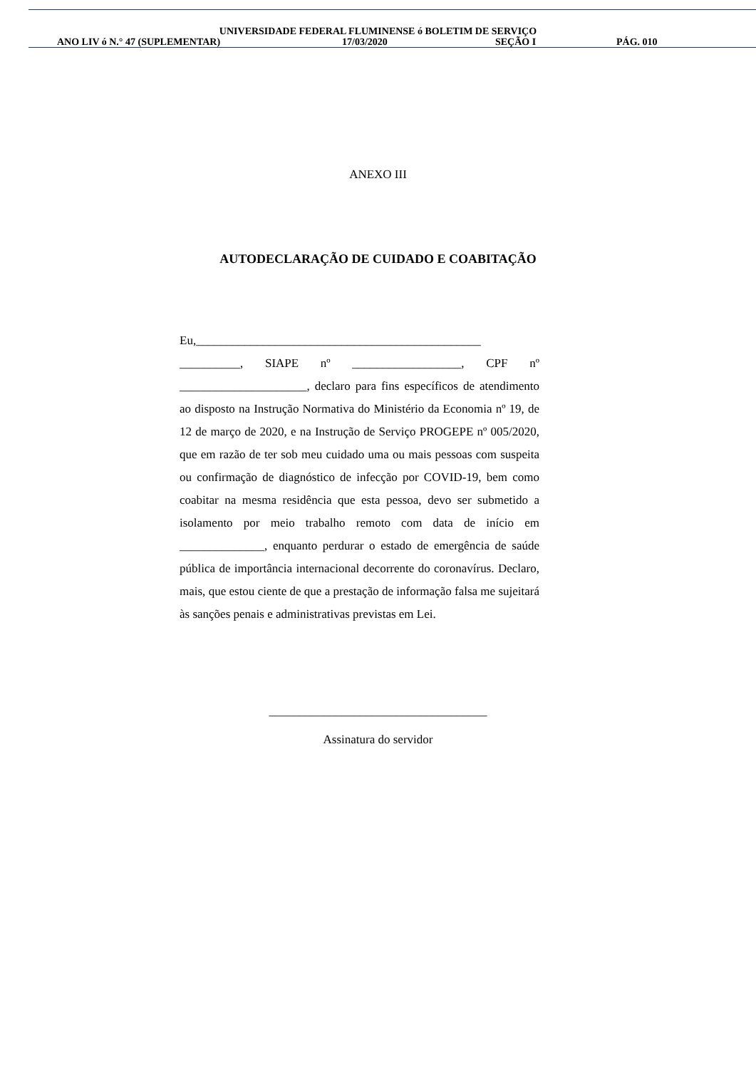UNIVERSIDADE FEDERAL FLUMINENSE ó BOLETIM DE SERVIÇO
ANO LIV ó N.° 47 (SUPLEMENTAR) 17/03/2020 SEÇÃO I PÁG. 010
ANEXO III
AUTODECLARAÇÃO DE CUIDADO E COABITAÇÃO
Eu,_______________________________________________ __________, SIAPE nº __________________, CPF nº _____________________, declaro para fins específicos de atendimento ao disposto na Instrução Normativa do Ministério da Economia nº 19, de 12 de março de 2020, e na Instrução de Serviço PROGEPE nº 005/2020, que em razão de ter sob meu cuidado uma ou mais pessoas com suspeita ou confirmação de diagnóstico de infecção por COVID-19, bem como coabitar na mesma residência que esta pessoa, devo ser submetido a isolamento por meio trabalho remoto com data de início em ______________, enquanto perdurar o estado de emergência de saúde pública de importância internacional decorrente do coronavírus. Declaro, mais, que estou ciente de que a prestação de informação falsa me sujeitará às sanções penais e administrativas previstas em Lei.
____________________________________
Assinatura do servidor